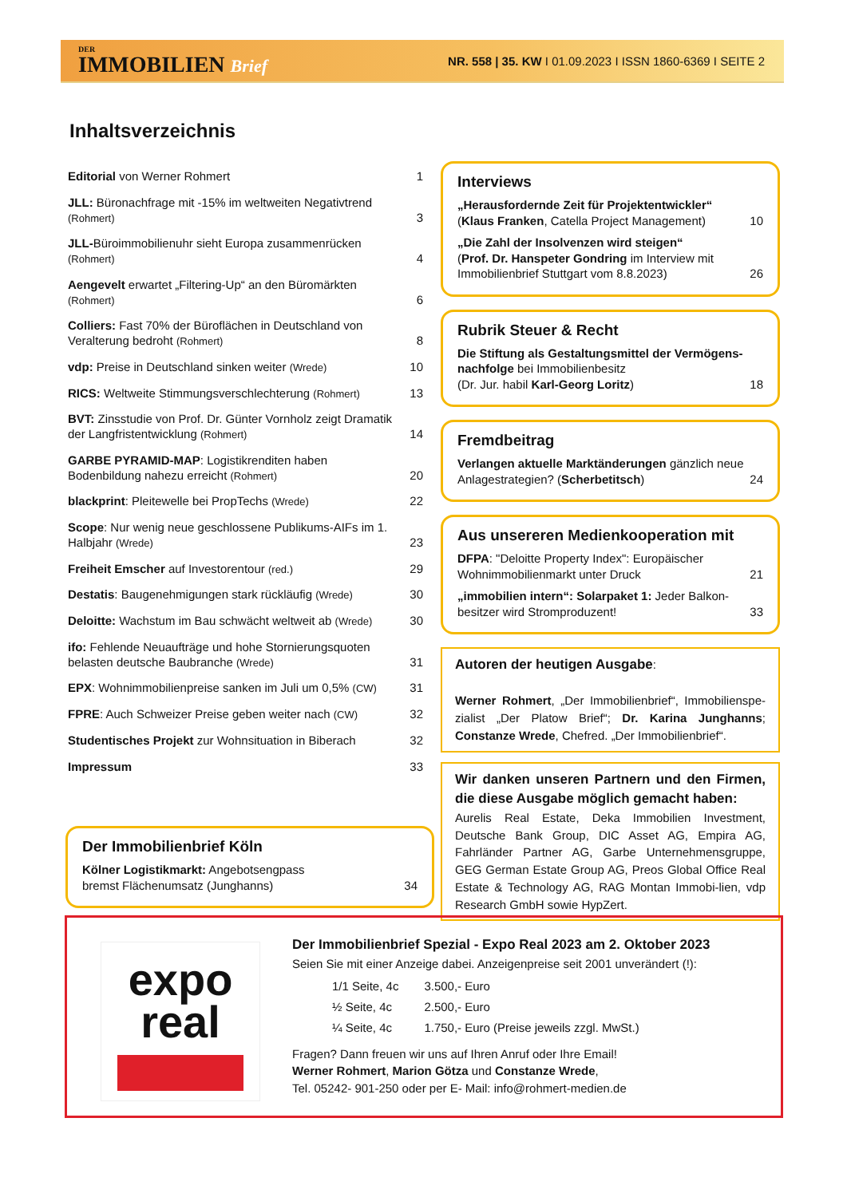DER
IMMOBILIEN Brief
NR. 558 | 35. KW I 01.09.2023 I ISSN 1860-6369 I SEITE 2
Inhaltsverzeichnis
| Editorial von Werner Rohmert | 1 |
| JLL: Büronachfrage mit -15% im weltweiten Negativtrend (Rohmert) | 3 |
| JLL- Büroimmobilienuhr sieht Europa zusammenrücken (Rohmert) | 4 |
| Aengevelt erwartet „Filtering-Up“ an den Büromärkten (Rohmert) | 6 |
| Colliers: Fast 70% der Büroflächen in Deutschland von Veralterung bedroht (Rohmert) | 8 |
| vdp: Preise in Deutschland sinken weiter (Wrede) | 10 |
| RICS: Weltweite Stimmungsverschlechterung (Rohmert) | 13 |
| BVT: Zinsstudie von Prof. Dr. Günter Vornholz zeigt Dramatik der Langfristentwicklung (Rohmert) | 14 |
| GARBE PYRAMID-MAP : Logistikrenditen haben Bodenbildung nahezu erreicht (Rohmert) | 20 |
| blackprint : Pleitewelle bei PropTechs (Wrede) | 22 |
| Scope : Nur wenig neue geschlossene Publikums-AIFs im 1. Halbjahr (Wrede) | 23 |
| Freiheit Emscher auf Investorentour (red.) | 29 |
| Destatis : Baugenehmigungen stark rückläufig (Wrede) | 30 |
| Deloitte: Wachstum im Bau schwächt weltweit ab (Wrede) | 30 |
| ifo: Fehlende Neuaufträge und hohe Stornierungsquoten belasten deutsche Baubranche (Wrede) | 31 |
| EPX : Wohnimmobilienpreise sanken im Juli um 0,5% (CW) | 31 |
| FPRE : Auch Schweizer Preise geben weiter nach (CW) | 32 |
| Studentisches Projekt zur Wohnsituation in Biberach | 32 |
| Impressum | 33 |
Der Immobilienbrief Köln
Kölner Logistikmarkt: Angebotsengpass
bremst Flächenumsatz (Junghanns) 34
Interviews
„Herausfordernde Zeit für Projektentwickler“
(Klaus Franken, Catella Project Management) 10
„Die Zahl der Insolvenzen wird steigen“
(Prof. Dr. Hanspeter Gondring im Interview mit Immobilienbrief Stuttgart vom 8.8.2023) 26
Rubrik Steuer & Recht
Die Stiftung als Gestaltungsmittel der Vermögens-nachfolge bei Immobilienbesitz
(Dr. Jur. habil Karl-Georg Loritz) 18
Fremdbeitrag
Verlangen aktuelle Marktänderungen gänzlich neue Anlagestrategien? (Scherbetitsch) 24
Aus unsereren Medienkooperation mit
DFPA: "Deloitte Property Index": Europäischer Wohnimmobilienmarkt unter Druck 21
„immobilien intern“: Solarpaket 1: Jeder Balkon-besitzer wird Stromproduzent! 33
Autoren der heutigen Ausgabe:
Werner Rohmert, „Der Immobilienbrief“, Immobilienspe-zialist „Der Platow Brief“; Dr. Karina Junghanns; Constanze Wrede, Chefred. „Der Immobilienbrief“.
Wir danken unseren Partnern und den Firmen, die diese Ausgabe möglich gemacht haben:
Aurelis Real Estate, Deka Immobilien Investment, Deutsche Bank Group, DIC Asset AG, Empira AG, Fahrländer Partner AG, Garbe Unternehmensgruppe, GEG German Estate Group AG, Preos Global Office Real Estate & Technology AG, RAG Montan Immobi-lien, vdp Research GmbH sowie HypZert.
expo
real
Der Immobilienbrief Spezial - Expo Real 2023 am 2. Oktober 2023
Seien Sie mit einer Anzeige dabei. Anzeigenpreise seit 2001 unverändert (!):
| 1/1 Seite, 4c | 3.500,- Euro |
| ½ Seite, 4c | 2.500,- Euro |
| ¼ Seite, 4c | 1.750,- Euro (Preise jeweils zzgl. MwSt.) |
Fragen? Dann freuen wir uns auf Ihren Anruf oder Ihre Email!
Werner Rohmert, Marion Götza und Constanze Wrede,
Tel. 05242- 901-250 oder per E- Mail: info@rohmert-medien.de